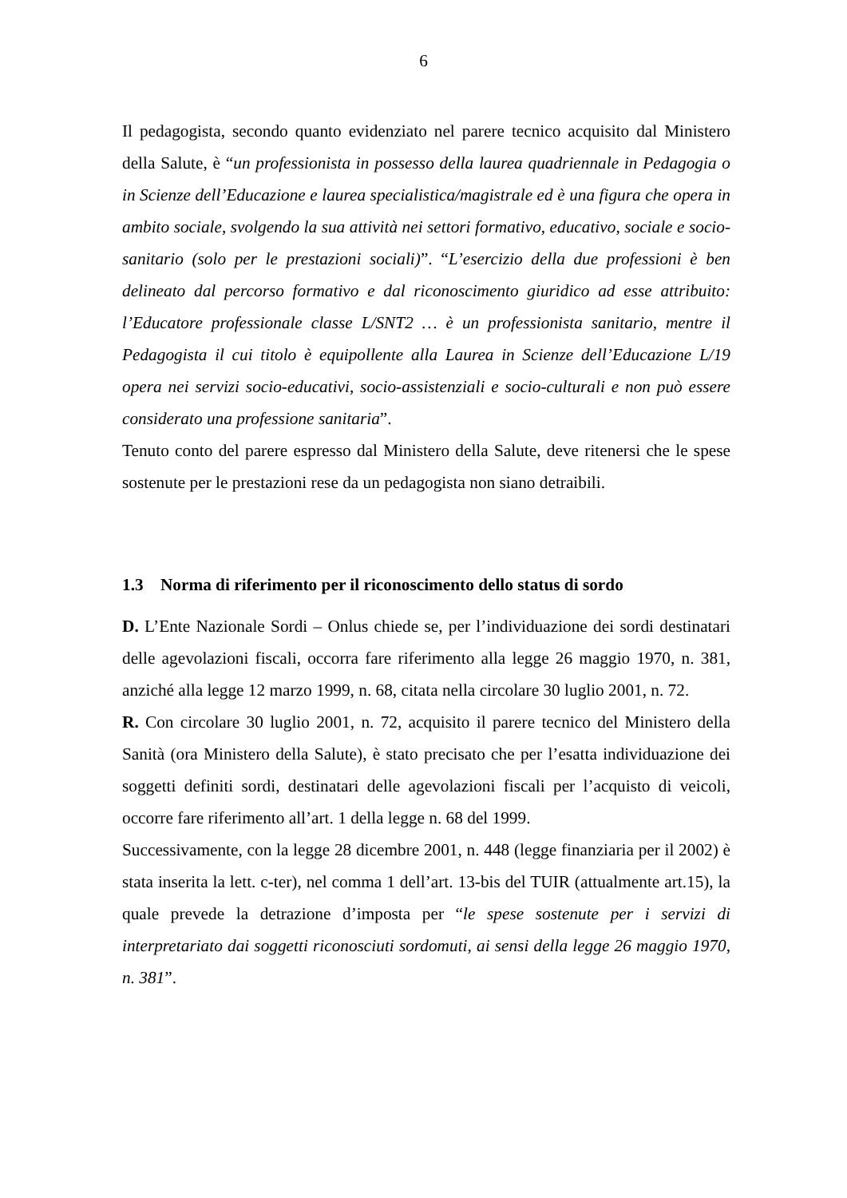6
Il pedagogista, secondo quanto evidenziato nel parere tecnico acquisito dal Ministero della Salute, è “un professionista in possesso della laurea quadriennale in Pedagogia o in Scienze dell’Educazione e laurea specialistica/magistrale ed è una figura che opera in ambito sociale, svolgendo la sua attività nei settori formativo, educativo, sociale e socio-sanitario (solo per le prestazioni sociali)”. “L’esercizio della due professioni è ben delineato dal percorso formativo e dal riconoscimento giuridico ad esse attribuito: l’Educatore professionale classe L/SNT2 … è un professionista sanitario, mentre il Pedagogista il cui titolo è equipollente alla Laurea in Scienze dell’Educazione L/19 opera nei servizi socio-educativi, socio-assistenziali e socio-culturali e non può essere considerato una professione sanitaria”.
Tenuto conto del parere espresso dal Ministero della Salute, deve ritenersi che le spese sostenute per le prestazioni rese da un pedagogista non siano detraibili.
1.3 Norma di riferimento per il riconoscimento dello status di sordo
D. L’Ente Nazionale Sordi – Onlus chiede se, per l’individuazione dei sordi destinatari delle agevolazioni fiscali, occorra fare riferimento alla legge 26 maggio 1970, n. 381, anziché alla legge 12 marzo 1999, n. 68, citata nella circolare 30 luglio 2001, n. 72.
R. Con circolare 30 luglio 2001, n. 72, acquisito il parere tecnico del Ministero della Sanità (ora Ministero della Salute), è stato precisato che per l’esatta individuazione dei soggetti definiti sordi, destinatari delle agevolazioni fiscali per l’acquisto di veicoli, occorre fare riferimento all’art. 1 della legge n. 68 del 1999.
Successivamente, con la legge 28 dicembre 2001, n. 448 (legge finanziaria per il 2002) è stata inserita la lett. c-ter), nel comma 1 dell’art. 13-bis del TUIR (attualmente art.15), la quale prevede la detrazione d’imposta per “le spese sostenute per i servizi di interpretariato dai soggetti riconosciuti sordomuti, ai sensi della legge 26 maggio 1970, n. 381”.